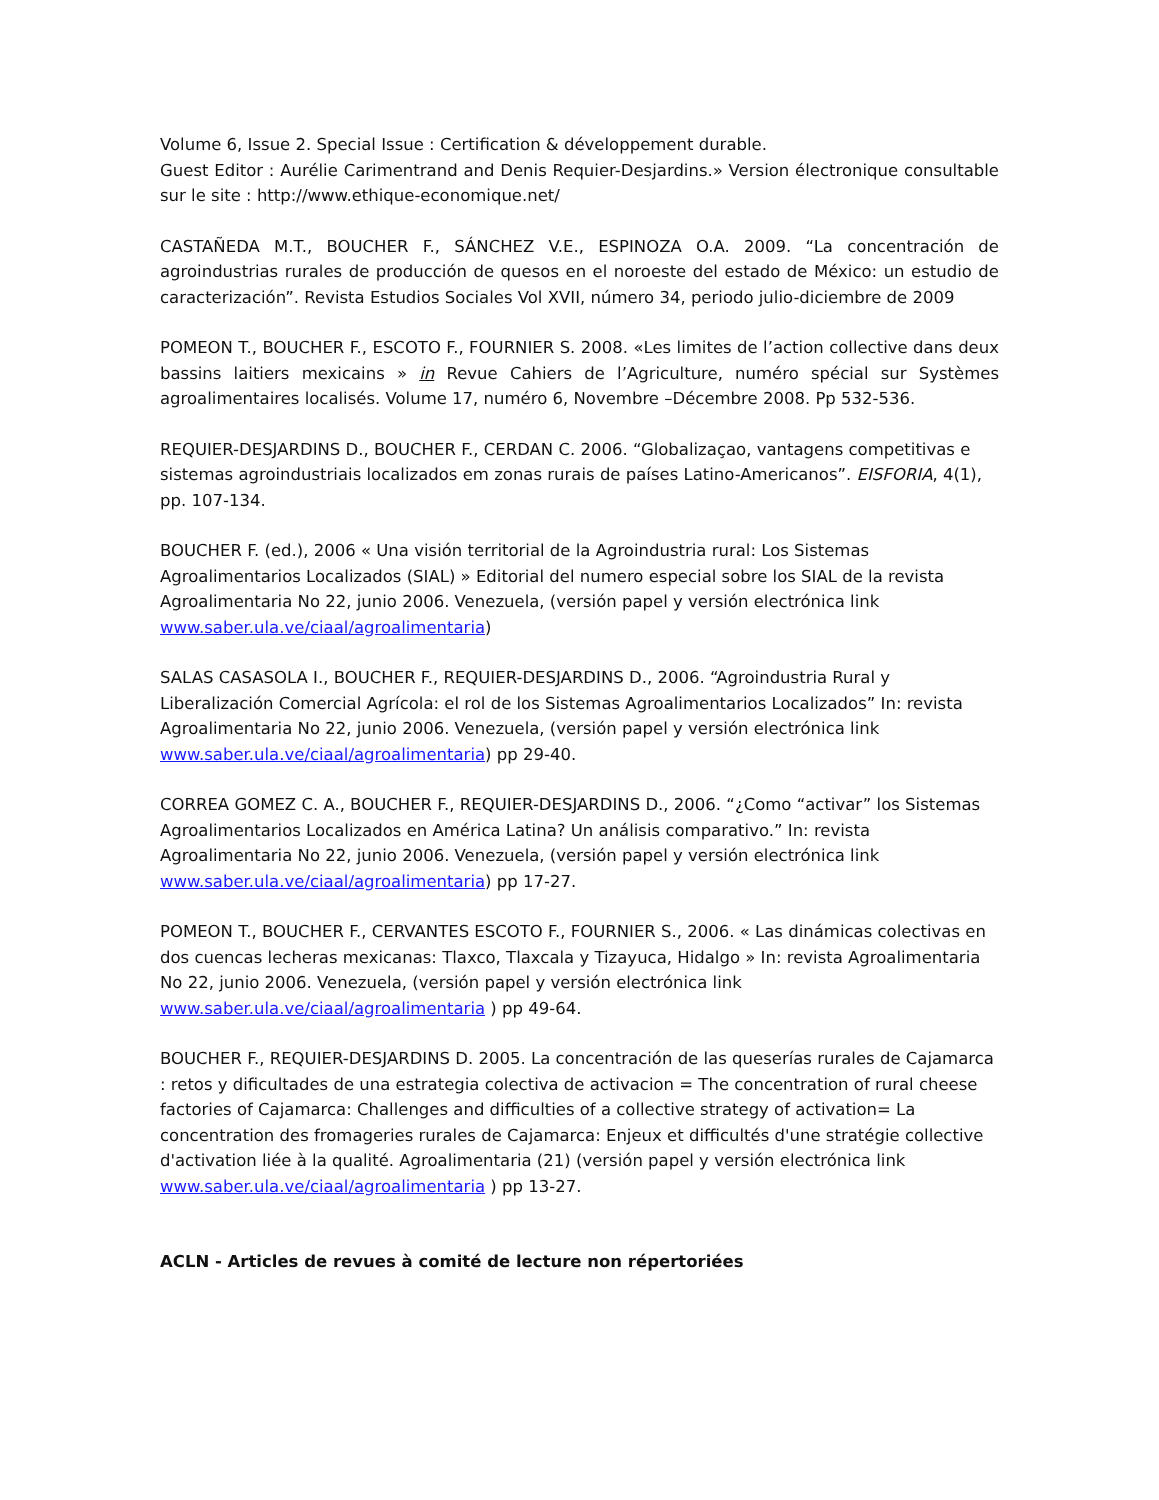Volume 6, Issue 2. Special Issue : Certification & développement durable.
Guest Editor : Aurélie Carimentrand and Denis Requier-Desjardins.» Version électronique consultable sur le site : http://www.ethique-economique.net/
CASTAÑEDA M.T., BOUCHER F., SÁNCHEZ V.E., ESPINOZA O.A. 2009. “La concentración de agroindustrias rurales de producción de quesos en el noroeste del estado de México: un estudio de caracterización”. Revista Estudios Sociales Vol XVII, número 34, periodo julio-diciembre de 2009
POMEON T., BOUCHER F., ESCOTO F., FOURNIER S. 2008. «Les limites de l’action collective dans deux bassins laitiers mexicains » in Revue Cahiers de l’Agriculture, numéro spécial sur Systèmes agroalimentaires localisés. Volume 17, numéro 6, Novembre –Décembre 2008. Pp 532-536.
REQUIER-DESJARDINS D., BOUCHER F., CERDAN C. 2006. “Globalizaçao, vantagens competitivas e sistemas agroindustriais localizados em zonas rurais de países Latino-Americanos”. EISFORIA, 4(1), pp. 107-134.
BOUCHER F. (ed.), 2006 « Una visión territorial de la Agroindustria rural: Los Sistemas Agroalimentarios Localizados (SIAL) » Editorial del numero especial sobre los SIAL de la revista Agroalimentaria No 22, junio 2006. Venezuela, (versión papel y versión electrónica link www.saber.ula.ve/ciaal/agroalimentaria)
SALAS CASASOLA I., BOUCHER F., REQUIER-DESJARDINS D., 2006. “Agroindustria Rural y Liberalización Comercial Agrícola: el rol de los Sistemas Agroalimentarios Localizados” In: revista Agroalimentaria No 22, junio 2006. Venezuela, (versión papel y versión electrónica link www.saber.ula.ve/ciaal/agroalimentaria) pp 29-40.
CORREA GOMEZ C. A., BOUCHER F., REQUIER-DESJARDINS D., 2006. “¿Como “activar” los Sistemas Agroalimentarios Localizados en América Latina? Un análisis comparativo.” In: revista Agroalimentaria No 22, junio 2006. Venezuela, (versión papel y versión electrónica link www.saber.ula.ve/ciaal/agroalimentaria) pp 17-27.
POMEON T., BOUCHER F., CERVANTES ESCOTO F., FOURNIER S., 2006. « Las dinámicas colectivas en dos cuencas lecheras mexicanas: Tlaxco, Tlaxcala y Tizayuca, Hidalgo » In: revista Agroalimentaria No 22, junio 2006. Venezuela, (versión papel y versión electrónica link www.saber.ula.ve/ciaal/agroalimentaria ) pp 49-64.
BOUCHER F., REQUIER-DESJARDINS D. 2005. La concentración de las queserías rurales de Cajamarca : retos y dificultades de una estrategia colectiva de activacion = The concentration of rural cheese factories of Cajamarca: Challenges and difficulties of a collective strategy of activation= La concentration des fromageries rurales de Cajamarca: Enjeux et difficultés d'une stratégie collective d'activation liée à la qualité. Agroalimentaria (21) (versión papel y versión electrónica link www.saber.ula.ve/ciaal/agroalimentaria ) pp 13-27.
ACLN - Articles de revues à comité de lecture non répertoriées